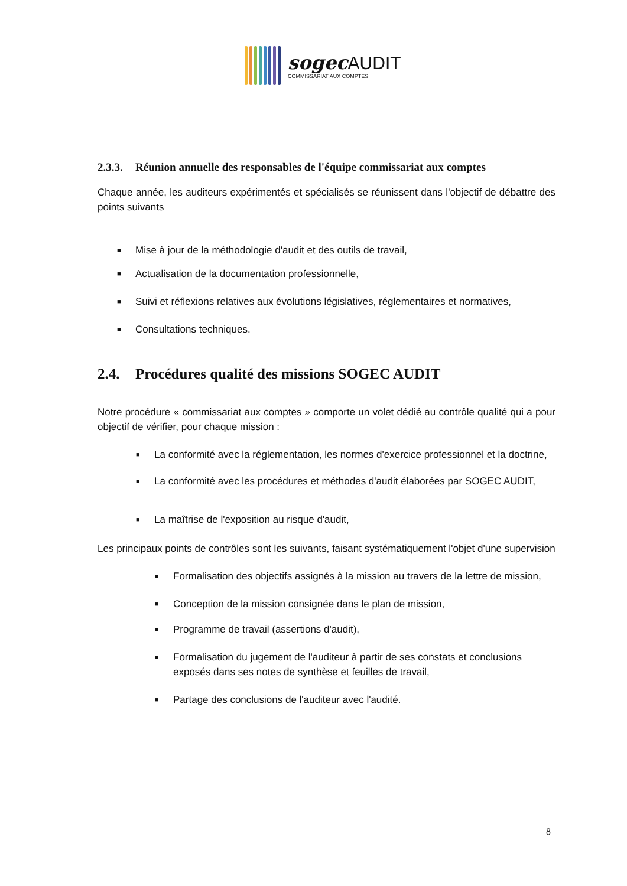sogecAUDIT
COMMISSARIAT AUX COMPTES
2.3.3. Réunion annuelle des responsables de l'équipe commissariat aux comptes
Chaque année, les auditeurs expérimentés et spécialisés se réunissent dans l'objectif de débattre des points suivants
■ Mise à jour de la méthodologie d'audit et des outils de travail,
■ Actualisation de la documentation professionnelle,
■ Suivi et réflexions relatives aux évolutions législatives, réglementaires et normatives,
■ Consultations techniques.
2.4. Procédures qualité des missions SOGEC AUDIT
Notre procédure « commissariat aux comptes » comporte un volet dédié au contrôle qualité qui a pour objectif de vérifier, pour chaque mission :
■ La conformité avec la réglementation, les normes d'exercice professionnel et la doctrine,
■ La conformité avec les procédures et méthodes d'audit élaborées par SOGEC AUDIT,
■ La maîtrise de l'exposition au risque d'audit,
Les principaux points de contrôles sont les suivants, faisant systématiquement l'objet d'une supervision
■ Formalisation des objectifs assignés à la mission au travers de la lettre de mission,
■ Conception de la mission consignée dans le plan de mission,
■ Programme de travail (assertions d'audit),
■ Formalisation du jugement de l'auditeur à partir de ses constats et conclusions exposés dans ses notes de synthèse et feuilles de travail,
■ Partage des conclusions de l'auditeur avec l'audité.
8